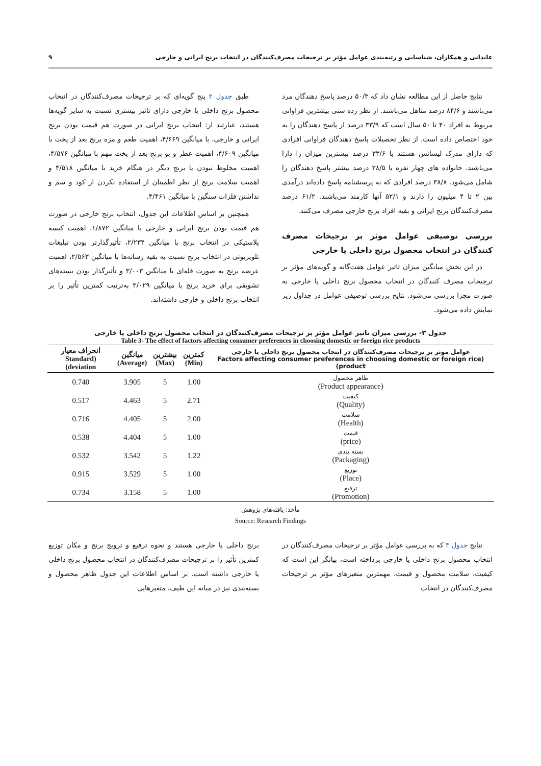عابدانی و همکاران، شناسایی و رتبه‌بندی عوامل مؤثر بر ترجیحات مصرف‌کنندگان در انتخاب برنج ایرانی و خارجی ۹
نتایج حاصل از این مطالعه نشان داد که ۵۰/۳ درصد پاسخ دهندگان مرد می‌باشند و ۸۴/۶ درصد متاهل می‌باشند. از نظر رده سنی بیشترین فراوانی مربوط به افراد ۴۰ تا ۵۰ سال است که ۳۳/۹ درصد از پاسخ دهندگان را به خود اختصاص داده است. از نظر تحصیلات پاسخ دهندگان فراوانی افرادی که دارای مدرک لیسانس هستند با ۳۳/۶ درصد بیشترین میزان را دارا می‌باشند. خانواده های چهار نفره با ۳۸/۵ درصد بیشتر پاسخ دهندگان را شامل می‌شود. ۳۸/۸ درصد افرادی که به پرسشنامه پاسخ داده‌اند درآمدی بین ۲ تا ۴ میلیون را دارند و ۵۲/۱ آنها کارمند می‌باشند. ۶۱/۲ درصد مصرف‌کنندگان برنج ایرانی و بقیه افراد برنج خارجی مصرف می‌کنند.
بررسی توصیفی عوامل موثر بر ترجیحات مصرف کنندگان در انتخاب محصول برنج داخلی یا خارجی
در این بخش میانگین میزان تاثیر عوامل هفت‌گانه و گویه‌های مؤثر بر ترجیحات مصرف کنندگان در انتخاب محصول برنج داخلی یا خارجی به صورت مجزا بررسی می‌شود. نتایج بررسی توصیفی عوامل در جداول زیر نمایش داده می‌شود.
طبق جدول ۲ پنج گویه‌ای که بر ترجیحات مصرف‌کنندگان در انتخاب محصول برنج داخلی یا خارجی دارای تاثیر بیشتری نسبت به سایر گویه‌ها هستند، عبارتند از: انتخاب برنج ایرانی در صورت هم قیمت بودن برنج ایرانی و خارجی، با میانگین ۴/۶۶۹، اهمیت طعم و مزه برنج بعد از پخت با میانگین ۴/۶۰۹، اهمیت عطر و بو برنج بعد از پخت مهم با میانگین ۴/۵۷۶، اهمیت مخلوط نبودن با برنج دیگر در هنگام خرید با میانگین ۴/۵۱۸ و اهمیت سلامت برنج از نظر اطمینان از استفاده نکردن از کود و سم و نداشتن فلزات سنگین با میانگین ۴/۴۶۱.
همچنین بر اساس اطلاعات این جدول، انتخاب برنج خارجی در صورت هم قیمت بودن برنج ایرانی و خارجی با میانگین ۱/۸۷۲، اهمیت کیسه پلاستیکی در انتخاب برنج با میانگین ۲/۲۳۴، تأثیرگذارتر بودن تبلیغات تلویزیونی در انتخاب برنج نسبت به بقیه رسانه‌ها با میانگین ۲/۵۶۳، اهمیت عرضه برنج به صورت فله‌ای با میانگین ۳/۰۰۳ و تأثیرگذار بودن بسته‌های تشویقی برای خرید برنج با میانگین ۳/۰۲۹ به‌ترتیب کمترین تأثیر را بر انتخاب برنج داخلی و خارجی داشته‌اند.
جدول ۳- بررسی میزان تاثیر عوامل مؤثر بر ترجیحات مصرف‌کنندگان در انتخاب محصول برنج داخلی یا خارجی
Table 3- The effect of factors affecting consumer preferences in choosing domestic or foreign rice products
| عوامل موثر بر ترجیحات مصرف‌کنندگان در انتخاب محصول برنج داخلی یا خارجی (Factors affecting consumer preferences in choosing domestic or foreign rice product) | کمترین (Min) | بیشترین (Max) | میانگین (Average) | انحراف معیار (Standard deviation) |
| --- | --- | --- | --- | --- |
| ظاهر محصول (Product appearance) | 1.00 | 5 | 3.905 | 0.740 |
| کیفیت (Quality) | 2.71 | 5 | 4.463 | 0.517 |
| سلامت (Health) | 2.00 | 5 | 4.405 | 0.716 |
| قیمت (price) | 1.00 | 5 | 4.404 | 0.538 |
| بسته بندی (Packaging) | 1.22 | 5 | 3.542 | 0.532 |
| توزیع (Place) | 1.00 | 5 | 3.529 | 0.915 |
| ترفیع (Promotion) | 1.00 | 5 | 3.158 | 0.734 |
مأخذ: یافته‌های پژوهش
Source: Research Findings
نتایج جدول ۳ که به بررسی عوامل مؤثر بر ترجیحات مصرف‌کنندگان در انتخاب محصول برنج داخلی یا خارجی پرداخته است، بیانگر این است که کیفیت، سلامت محصول و قیمت، مهمترین متغیرهای مؤثر بر ترجیحات مصرف‌کنندگان در انتخاب
برنج داخلی یا خارجی هستند و نحوه ترفیع و ترویج برنج و مکان توزیع کمترین تأثیر را بر ترجیحات مصرف‌کنندگان در انتخاب محصول برنج داخلی یا خارجی داشته است. بر اساس اطلاعات این جدول ظاهر محصول و بسته‌بندی نیز در میانه این طیف، متغیرهایی